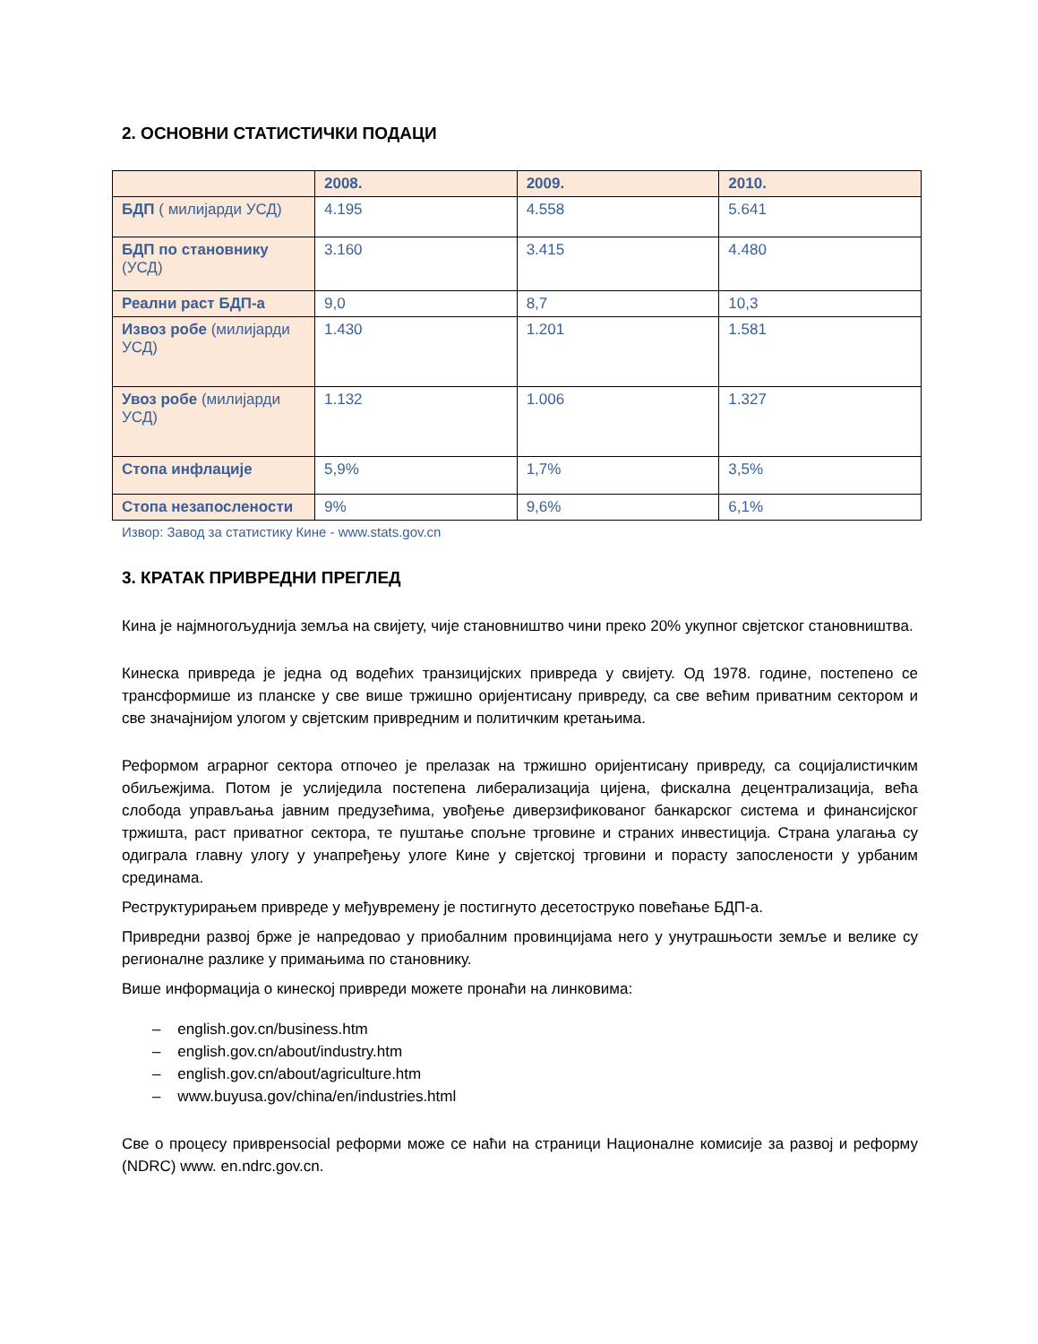2. ОСНОВНИ СТАТИСТИЧКИ ПОДАЦИ
| | 2008. | 2009. | 2010. |
| --- | --- | --- | --- |
| БДП ( милијарди УСД) | 4.195 | 4.558 | 5.641 |
| БДП по становнику (УСД) | 3.160 | 3.415 | 4.480 |
| Реални раст БДП-а | 9,0 | 8,7 | 10,3 |
| Извоз робе (милијарди УСД) | 1.430 | 1.201 | 1.581 |
| Увоз робе (милијарди УСД) | 1.132 | 1.006 | 1.327 |
| Стопа инфлације | 5,9% | 1,7% | 3,5% |
| Стопа незапослености | 9% | 9,6% | 6,1% |
Извор: Завод за статистику Кине - www.stats.gov.cn
3. КРАТАК ПРИВРЕДНИ ПРЕГЛЕД
Кина је најмногољуднија земља на свијету, чије становништво чини преко 20% укупног свјетског становништва.
Кинеска привреда је једна од водећих транзицијских привреда у свијету. Од 1978. године, постепено се трансформише из планске у све више тржишно оријентисану привреду, са све већим приватним сектором и све значајнијом улогом у свјетским привредним и политичким кретањима.
Реформом аграрног сектора отпочео је прелазак на тржишно оријентисану привреду, са социјалистичким обиљежјима. Потом је услиједила постепена либерализација цијена, фискална децентрализација, већа слобода управљања јавним предузећима, увођење диверзификованог банкарског система и финансијског тржишта, раст приватног сектора, те пуштање спољне трговине и страних инвестиција. Страна улагања су одиграла главну улогу у унапређењу улоге Кине у свјетској трговини и порасту запослености у урбаним срединама.
Реструктурирањем привреде у међувремену је постигнуто десетоструко повећање БДП-а.
Привредни развој брже је напредовао у приобалним провинцијама него у унутрашњости земље и велике су регионалне разлике у примањима по становнику.
Више информација о кинеској привреди можете пронаћи на линковима:
– english.gov.cn/business.htm
– english.gov.cn/about/industry.htm
– english.gov.cn/about/agriculture.htm
– www.buyusa.gov/china/en/industries.html
Све о процесу привренsocial реформи може се наћи на страници Националне комисије за развој и реформу (NDRC) www. en.ndrc.gov.cn.